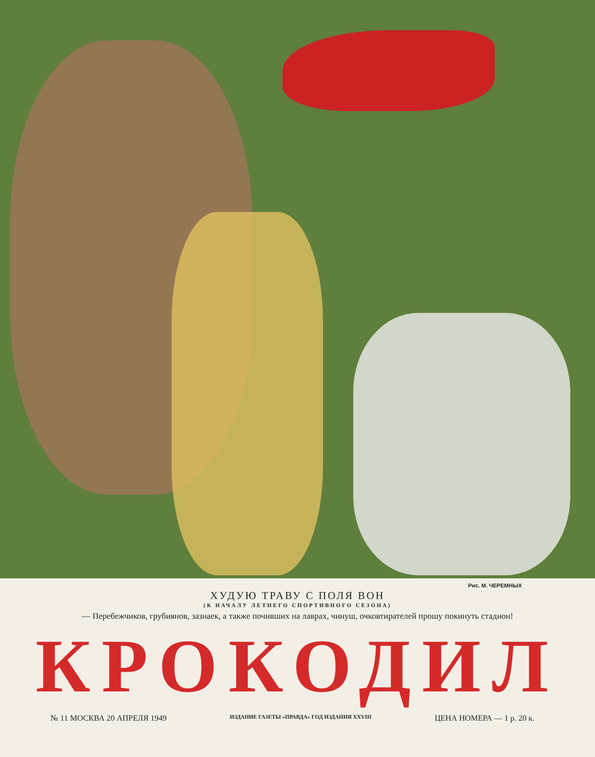Рис. М. ЧЕРЕМНЫХ
ХУДУЮ ТРАВУ С ПОЛЯ ВОН
(К НАЧАЛУ ЛЕТНЕГО СПОРТИВНОГО СЕЗОНА)
— Перебежчиков, грубиянов, зазнаек, а также почивших на лаврах, чинуш, очковтирателей прошу покинуть стадион!
КРОКОДИЛ
№ 11 МОСКВА 20 АПРЕЛЯ 1949 ИЗДАНИЕ ГАЗЕТЫ «ПРАВДА» ГОД ИЗДАНИЯ XXVIII ЦЕНА НОМЕРА — 1 р. 20 к.